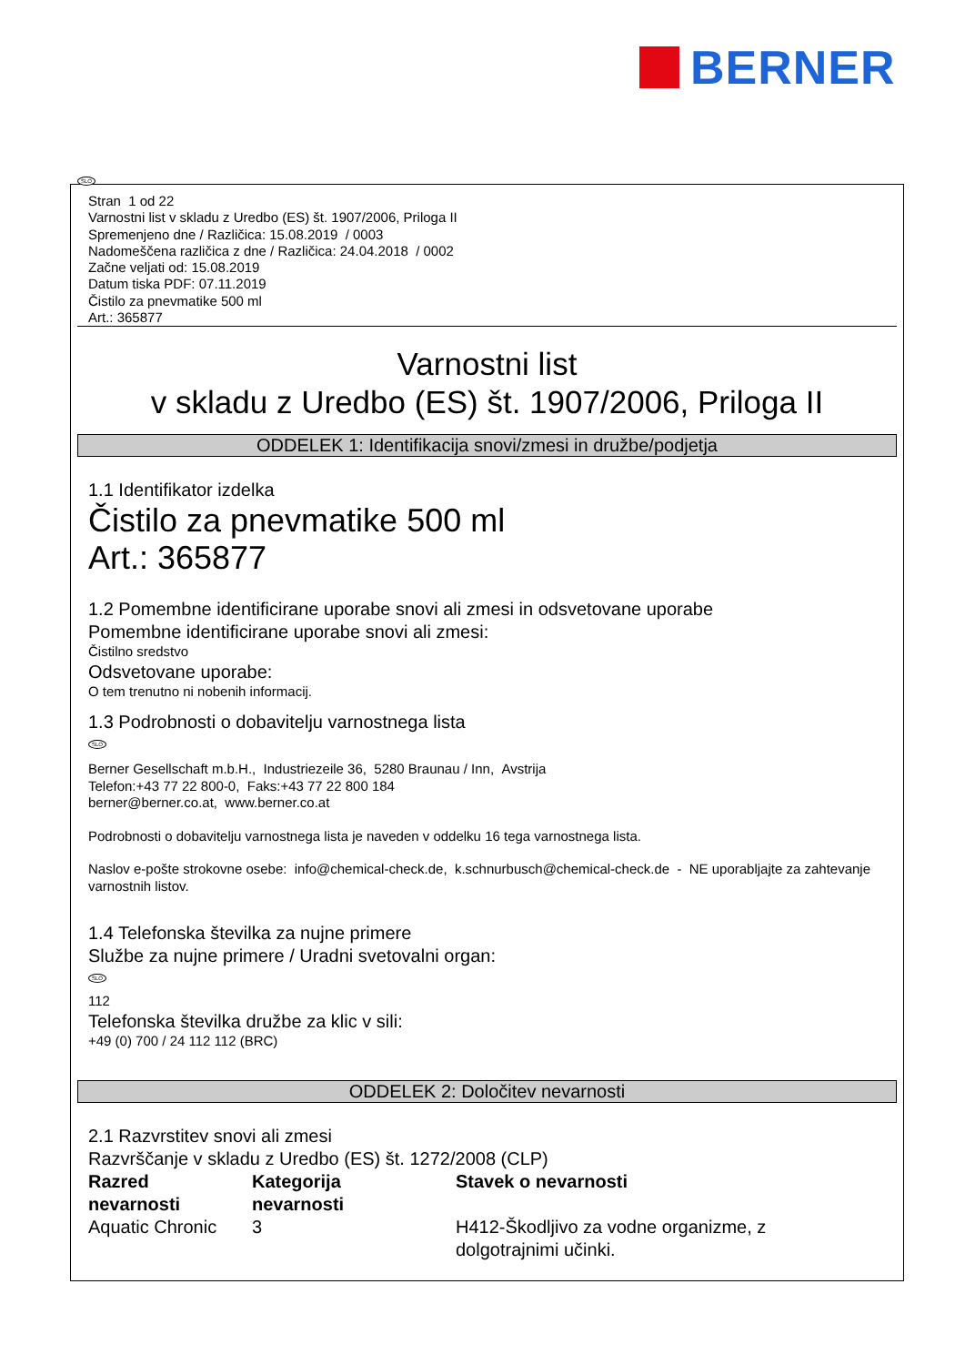BERNER
Stran 1 od 22
Varnostni list v skladu z Uredbo (ES) št. 1907/2006, Priloga II
Spremenjeno dne / Različica: 15.08.2019 / 0003
Nadomeščena različica z dne / Različica: 24.04.2018 / 0002
Začne veljati od: 15.08.2019
Datum tiska PDF: 07.11.2019
Čistilo za pnevmatike 500 ml
Art.: 365877
Varnostni list
v skladu z Uredbo (ES) št. 1907/2006, Priloga II
ODDELEK 1: Identifikacija snovi/zmesi in družbe/podjetja
1.1 Identifikator izdelka
Čistilo za pnevmatike 500 ml
Art.: 365877
1.2 Pomembne identificirane uporabe snovi ali zmesi in odsvetovane uporabe
Pomembne identificirane uporabe snovi ali zmesi:
Čistilno sredstvo
Odsvetovane uporabe:
O tem trenutno ni nobenih informacij.
1.3 Podrobnosti o dobavitelju varnostnega lista
SLO
Berner Gesellschaft m.b.H., Industriezeile 36, 5280 Braunau / Inn, Avstrija
Telefon:+43 77 22 800-0, Faks:+43 77 22 800 184
berner@berner.co.at, www.berner.co.at
Podrobnosti o dobavitelju varnostnega lista je naveden v oddelku 16 tega varnostnega lista.
Naslov e-pošte strokovne osebe: info@chemical-check.de, k.schnurbusch@chemical-check.de - NE uporabljajte za zahtevanje varnostnih listov.
1.4 Telefonska številka za nujne primere
Službe za nujne primere / Uradni svetovalni organ:
SLO
112
Telefonska številka družbe za klic v sili:
+49 (0) 700 / 24 112 112 (BRC)
ODDELEK 2: Določitev nevarnosti
2.1 Razvrstitev snovi ali zmesi
Razvrščanje v skladu z Uredbo (ES) št. 1272/2008 (CLP)
| Razred nevarnosti | Kategorija nevarnosti | Stavek o nevarnosti |
| Aquatic Chronic | 3 | H412-Škodljivo za vodne organizme, z dolgotrajnimi učinki. |
SLO